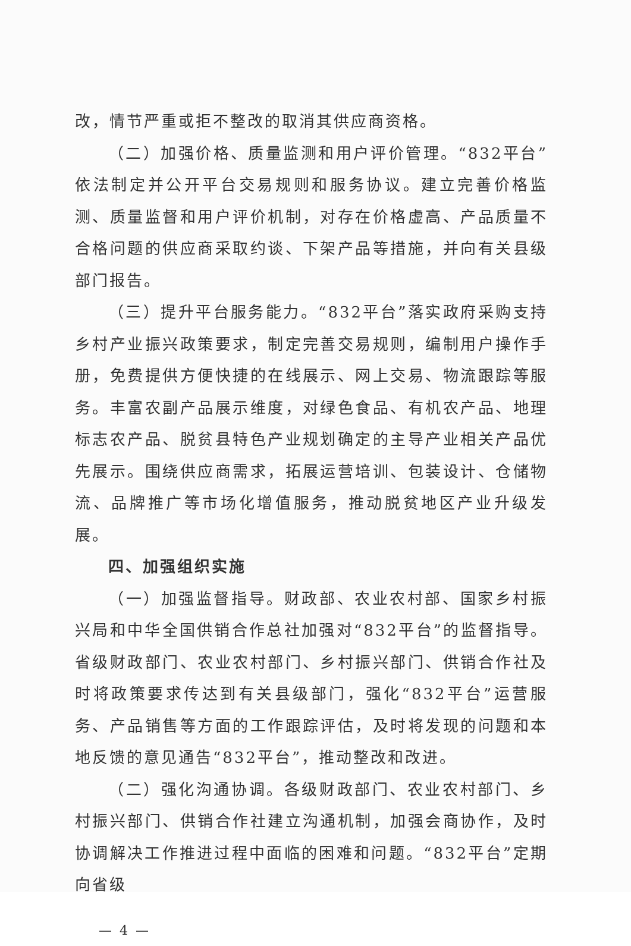改，情节严重或拒不整改的取消其供应商资格。
（二）加强价格、质量监测和用户评价管理。“832平台”依法制定并公开平台交易规则和服务协议。建立完善价格监测、质量监督和用户评价机制，对存在价格虚高、产品质量不合格问题的供应商采取约谈、下架产品等措施，并向有关县级部门报告。
（三）提升平台服务能力。“832平台”落实政府采购支持乡村产业振兴政策要求，制定完善交易规则，编制用户操作手册，免费提供方便快捷的在线展示、网上交易、物流跟踪等服务。丰富农副产品展示维度，对绿色食品、有机农产品、地理标志农产品、脱贫县特色产业规划确定的主导产业相关产品优先展示。围绕供应商需求，拓展运营培训、包装设计、仓储物流、品牌推广等市场化增值服务，推动脱贫地区产业升级发展。
四、加强组织实施
（一）加强监督指导。财政部、农业农村部、国家乡村振兴局和中华全国供销合作总社加强对“832平台”的监督指导。省级财政部门、农业农村部门、乡村振兴部门、供销合作社及时将政策要求传达到有关县级部门，强化“832平台”运营服务、产品销售等方面的工作跟踪评估，及时将发现的问题和本地反馈的意见通告“832平台”，推动整改和改进。
（二）强化沟通协调。各级财政部门、农业农村部门、乡村振兴部门、供销合作社建立沟通机制，加强会商协作，及时协调解决工作推进过程中面临的困难和问题。“832平台”定期向省级
— 4 —